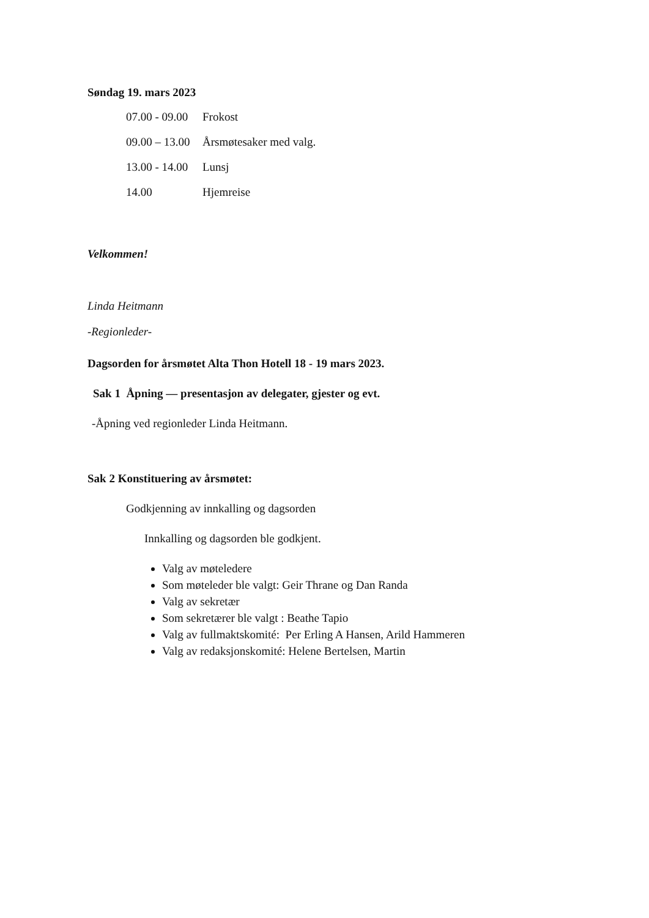Søndag 19. mars 2023
| 07.00 - 09.00 | Frokost |
| 09.00 – 13.00 | Årsmøtesaker med valg. |
| 13.00 - 14.00 | Lunsj |
| 14.00 | Hjemreise |
Velkommen!
Linda Heitmann
-Regionleder-
Dagsorden for årsmøtet Alta Thon Hotell 18 - 19 mars 2023.
Sak 1 Åpning — presentasjon av delegater, gjester og evt.
-Åpning ved regionleder Linda Heitmann.
Sak 2 Konstituering av årsmøtet:
Godkjenning av innkalling og dagsorden
Innkalling og dagsorden ble godkjent.
Valg av møteledere
Som møteleder ble valgt: Geir Thrane og Dan Randa
Valg av sekretær
Som sekretærer ble valgt : Beathe Tapio
Valg av fullmaktskomité: Per Erling A Hansen, Arild Hammeren
Valg av redaksjonskomité: Helene Bertelsen, Martin